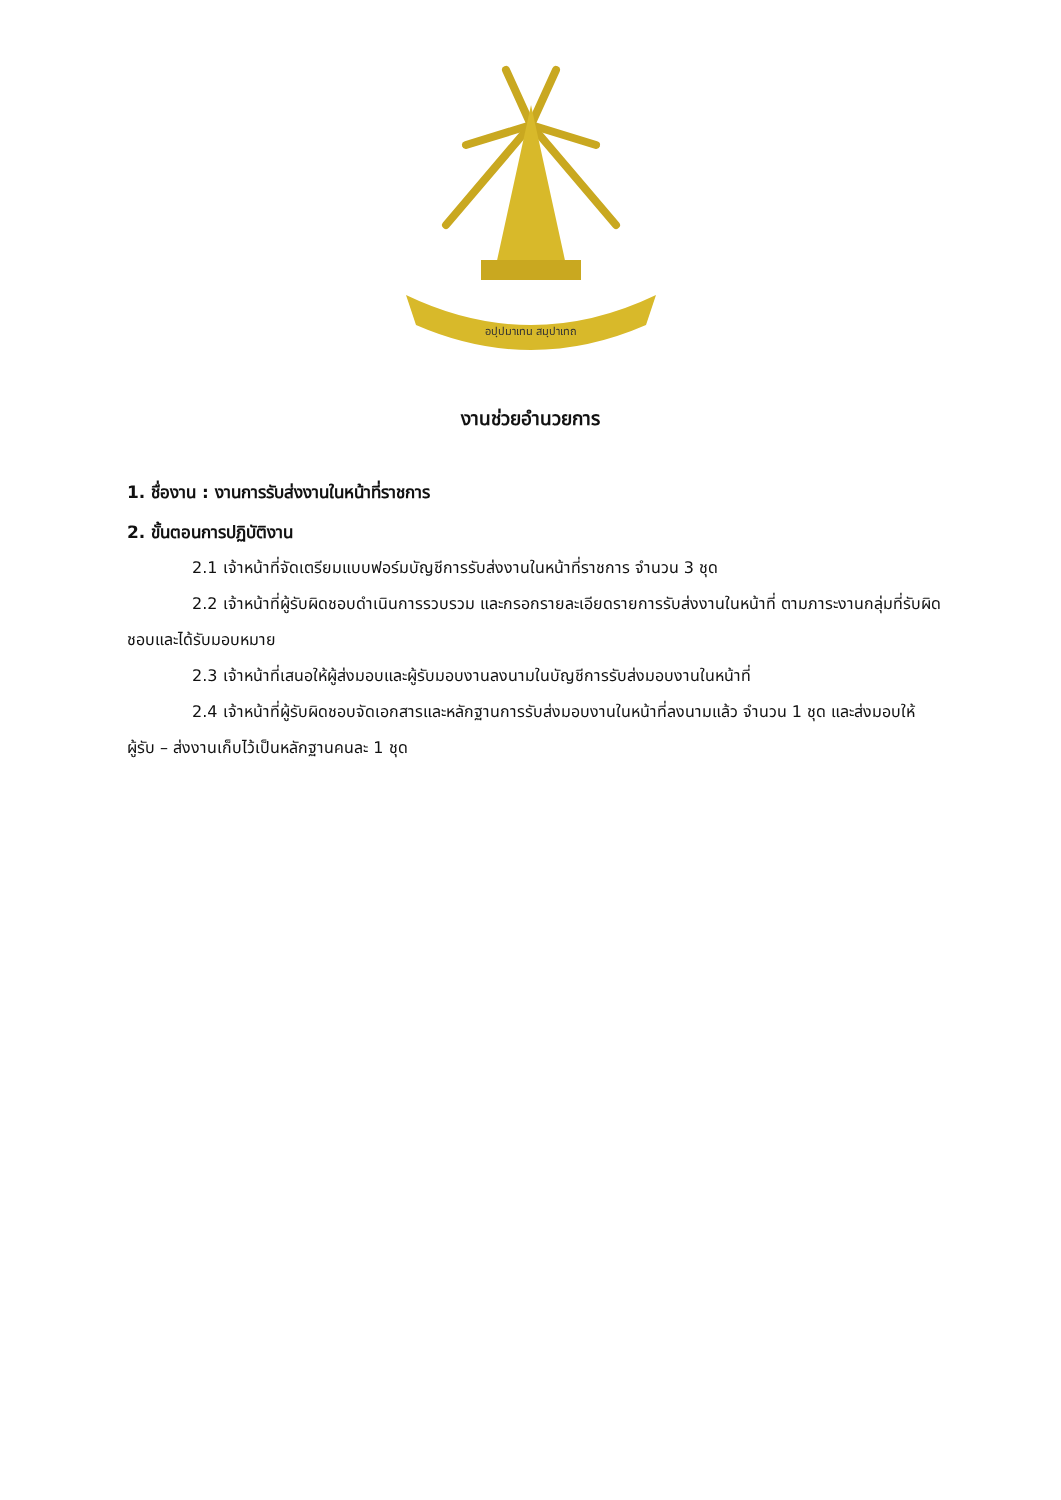อปฺปมาเทน สมฺปาเทถ
งานช่วยอำนวยการ
1. ชื่องาน : งานการรับส่งงานในหน้าที่ราชการ
2. ขั้นตอนการปฏิบัติงาน
2.1 เจ้าหน้าที่จัดเตรียมแบบฟอร์มบัญชีการรับส่งงานในหน้าที่ราชการ จำนวน 3 ชุด
2.2 เจ้าหน้าที่ผู้รับผิดชอบดำเนินการรวบรวม และกรอกรายละเอียดรายการรับส่งงานในหน้าที่ ตามภาระงานกลุ่มที่รับผิดชอบและได้รับมอบหมาย
2.3 เจ้าหน้าที่เสนอให้ผู้ส่งมอบและผู้รับมอบงานลงนามในบัญชีการรับส่งมอบงานในหน้าที่
2.4 เจ้าหน้าที่ผู้รับผิดชอบจัดเอกสารและหลักฐานการรับส่งมอบงานในหน้าที่ลงนามแล้ว จำนวน 1 ชุด และส่งมอบให้ผู้รับ – ส่งงานเก็บไว้เป็นหลักฐานคนละ 1 ชุด